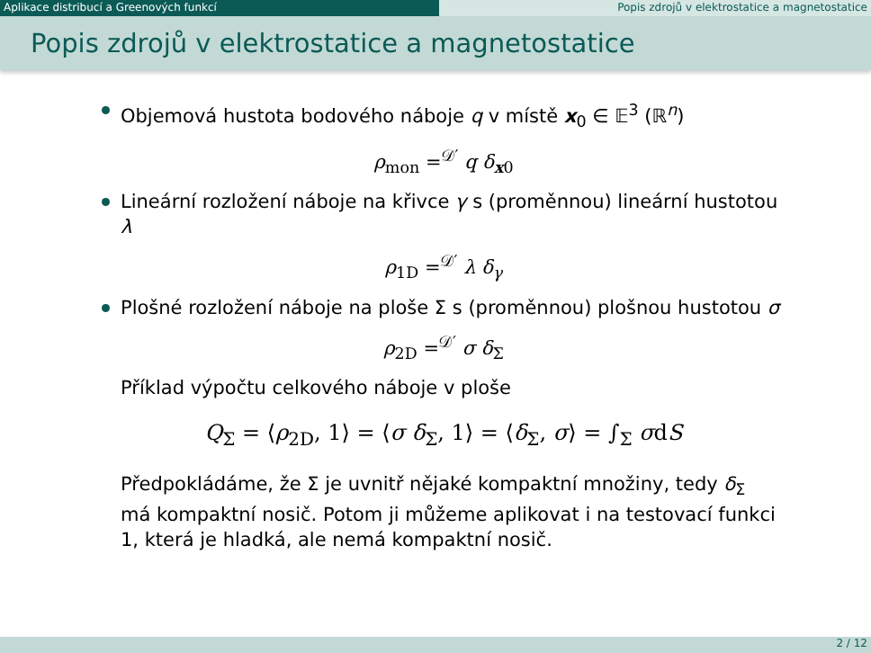Aplikace distribucí a Greenových funkcí Popis zdrojů v elektrostatice a magnetostatice
Popis zdrojů v elektrostatice a magnetostatice
Objemová hustota bodového náboje q v místě x<sub>0</sub> ∈ 𝔼<sup>3</sup> (ℝ<sup>n</sup>)
ρ<sub>mon</sub> =<sup>𝒟′</sup> q δ<sub>x0</sub>
Lineární rozložení náboje na křivce γ s (proměnnou) lineární hustotou λ
ρ<sub>1D</sub> =<sup>𝒟′</sup> λ δ<sub>γ</sub>
Plošné rozložení náboje na ploše Σ s (proměnnou) plošnou hustotou σ
ρ<sub>2D</sub> =<sup>𝒟′</sup> σ δ<sub>Σ</sub>
Příklad výpočtu celkového náboje v ploše
Q<sub>Σ</sub> = ⟨ρ<sub>2D</sub>, 1⟩ = ⟨σ δ<sub>Σ</sub>, 1⟩ = ⟨δ<sub>Σ</sub>, σ⟩ = ∫<sub>Σ</sub> σdS
Předpokládáme, že Σ je uvnitř nějaké kompaktní množiny, tedy δ<sub>Σ</sub> má kompaktní nosič. Potom ji můžeme aplikovat i na testovací funkci 1, která je hladká, ale nemá kompaktní nosič.
2 / 12